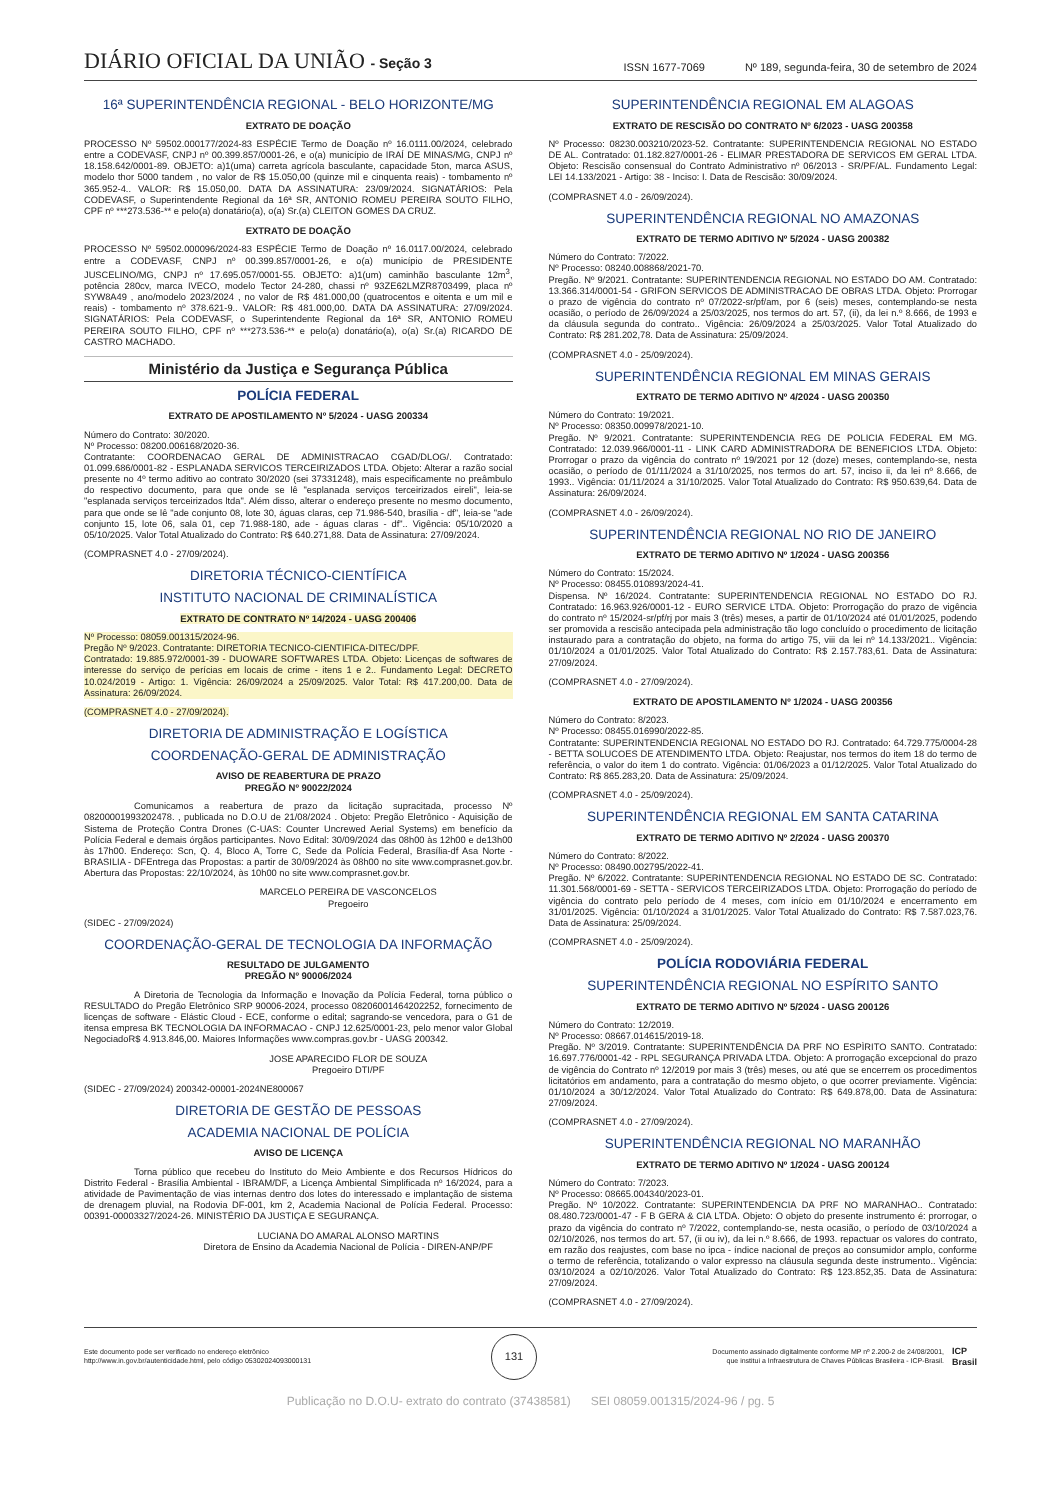DIÁRIO OFICIAL DA UNIÃO - Seção 3
ISSN 1677-7069 Nº 189, segunda-feira, 30 de setembro de 2024
16ª SUPERINTENDÊNCIA REGIONAL - BELO HORIZONTE/MG
EXTRATO DE DOAÇÃO
PROCESSO Nº 59502.000177/2024-83 ESPÉCIE Termo de Doação nº 16.0111.00/2024, celebrado entre a CODEVASF, CNPJ nº 00.399.857/0001-26, e o(a) município de IRAÍ DE MINAS/MG, CNPJ nº 18.158.642/0001-89. OBJETO: a)1(uma) carreta agrícola basculante, capacidade 5ton, marca ASUS, modelo thor 5000 tandem , no valor de R$ 15.050,00 (quinze mil e cinquenta reais) - tombamento nº 365.952-4.. VALOR: R$ 15.050,00. DATA DA ASSINATURA: 23/09/2024. SIGNATÁRIOS: Pela CODEVASF, o Superintendente Regional da 16ª SR, ANTONIO ROMEU PEREIRA SOUTO FILHO, CPF nº ***273.536-** e pelo(a) donatário(a), o(a) Sr.(a) CLEITON GOMES DA CRUZ.
EXTRATO DE DOAÇÃO
PROCESSO Nº 59502.000096/2024-83 ESPÉCIE Termo de Doação nº 16.0117.00/2024, celebrado entre a CODEVASF, CNPJ nº 00.399.857/0001-26, e o(a) município de PRESIDENTE JUSCELINO/MG, CNPJ nº 17.695.057/0001-55. OBJETO: a)1(um) caminhão basculante 12m<sup>3</sup>, potência 280cv, marca IVECO, modelo Tector 24-280, chassi nº 93ZE62LMZR8703499, placa nº SYW8A49 , ano/modelo 2023/2024 , no valor de R$ 481.000,00 (quatrocentos e oitenta e um mil e reais) - tombamento nº 378.621-9.. VALOR: R$ 481.000,00. DATA DA ASSINATURA: 27/09/2024. SIGNATÁRIOS: Pela CODEVASF, o Superintendente Regional da 16ª SR, ANTONIO ROMEU PEREIRA SOUTO FILHO, CPF nº ***273.536-** e pelo(a) donatário(a), o(a) Sr.(a) RICARDO DE CASTRO MACHADO.
Ministério da Justiça e Segurança Pública
POLÍCIA FEDERAL
EXTRATO DE APOSTILAMENTO Nº 5/2024 - UASG 200334
Número do Contrato: 30/2020.
Nº Processo: 08200.006168/2020-36.
Contratante: COORDENACAO GERAL DE ADMINISTRACAO CGAD/DLOG/. Contratado: 01.099.686/0001-82 - ESPLANADA SERVICOS TERCEIRIZADOS LTDA. Objeto: Alterar a razão social presente no 4º termo aditivo ao contrato 30/2020 (sei 37331248), mais especificamente no preâmbulo do respectivo documento, para que onde se lê "esplanada serviços terceirizados eireli", leia-se "esplanada serviços terceirizados ltda". Além disso, alterar o endereço presente no mesmo documento, para que onde se lê "ade conjunto 08, lote 30, águas claras, cep 71.986-540, brasília - df", leia-se "ade conjunto 15, lote 06, sala 01, cep 71.988-180, ade - águas claras - df".. Vigência: 05/10/2020 a 05/10/2025. Valor Total Atualizado do Contrato: R$ 640.271,88. Data de Assinatura: 27/09/2024.
(COMPRASNET 4.0 - 27/09/2024).
DIRETORIA TÉCNICO-CIENTÍFICA
INSTITUTO NACIONAL DE CRIMINALÍSTICA
EXTRATO DE CONTRATO Nº 14/2024 - UASG 200406
Nº Processo: 08059.001315/2024-96.
Pregão Nº 9/2023. Contratante: DIRETORIA TECNICO-CIENTIFICA-DITEC/DPF.
Contratado: 19.885.972/0001-39 - DUOWARE SOFTWARES LTDA. Objeto: Licenças de softwares de interesse do serviço de perícias em locais de crime - itens 1 e 2.. Fundamento Legal: DECRETO 10.024/2019 - Artigo: 1. Vigência: 26/09/2024 a 25/09/2025. Valor Total: R$ 417.200,00. Data de Assinatura: 26/09/2024.
(COMPRASNET 4.0 - 27/09/2024).
DIRETORIA DE ADMINISTRAÇÃO E LOGÍSTICA
COORDENAÇÃO-GERAL DE ADMINISTRAÇÃO
AVISO DE REABERTURA DE PRAZO
PREGÃO Nº 90022/2024
Comunicamos a reabertura de prazo da licitação supracitada, processo Nº 08200001993202478. , publicada no D.O.U de 21/08/2024 . Objeto: Pregão Eletrônico - Aquisição de Sistema de Proteção Contra Drones (C-UAS: Counter Uncrewed Aerial Systems) em benefício da Polícia Federal e demais órgãos participantes. Novo Edital: 30/09/2024 das 08h00 às 12h00 e de13h00 às 17h00. Endereço: Scn, Q. 4, Bloco A, Torre C, Sede da Polícia Federal, Brasília-df Asa Norte - BRASILIA - DFEntrega das Propostas: a partir de 30/09/2024 às 08h00 no site www.comprasnet.gov.br. Abertura das Propostas: 22/10/2024, às 10h00 no site www.comprasnet.gov.br.
MARCELO PEREIRA DE VASCONCELOS
Pregoeiro
(SIDEC - 27/09/2024)
COORDENAÇÃO-GERAL DE TECNOLOGIA DA INFORMAÇÃO
RESULTADO DE JULGAMENTO
PREGÃO Nº 90006/2024
A Diretoria de Tecnologia da Informação e Inovação da Polícia Federal, torna público o RESULTADO do Pregão Eletrônico SRP 90006-2024, processo 08206001464202252, fornecimento de licenças de software - Elástic Cloud - ECE, conforme o edital; sagrando-se vencedora, para o G1 de itensa empresa BK TECNOLOGIA DA INFORMACAO - CNPJ 12.625/0001-23, pelo menor valor Global NegociadoR$ 4.913.846,00. Maiores Informações www.compras.gov.br - UASG 200342.
JOSE APARECIDO FLOR DE SOUZA
Pregoeiro DTI/PF
(SIDEC - 27/09/2024) 200342-00001-2024NE800067
DIRETORIA DE GESTÃO DE PESSOAS
ACADEMIA NACIONAL DE POLÍCIA
AVISO DE LICENÇA
Torna público que recebeu do Instituto do Meio Ambiente e dos Recursos Hídricos do Distrito Federal - Brasília Ambiental - IBRAM/DF, a Licença Ambiental Simplificada nº 16/2024, para a atividade de Pavimentação de vias internas dentro dos lotes do interessado e implantação de sistema de drenagem pluvial, na Rodovia DF-001, km 2, Academia Nacional de Polícia Federal. Processo: 00391-00003327/2024-26. MINISTÉRIO DA JUSTIÇA E SEGURANÇA.
LUCIANA DO AMARAL ALONSO MARTINS
Diretora de Ensino da Academia Nacional de Polícia - DIREN-ANP/PF
SUPERINTENDÊNCIA REGIONAL EM ALAGOAS
EXTRATO DE RESCISÃO DO CONTRATO Nº 6/2023 - UASG 200358
Nº Processo: 08230.003210/2023-52. Contratante: SUPERINTENDENCIA REGIONAL NO ESTADO DE AL. Contratado: 01.182.827/0001-26 - ELIMAR PRESTADORA DE SERVICOS EM GERAL LTDA. Objeto: Rescisão consensual do Contrato Administrativo nº 06/2013 - SR/PF/AL. Fundamento Legal: LEI 14.133/2021 - Artigo: 38 - Inciso: I. Data de Rescisão: 30/09/2024.
(COMPRASNET 4.0 - 26/09/2024).
SUPERINTENDÊNCIA REGIONAL NO AMAZONAS
EXTRATO DE TERMO ADITIVO Nº 5/2024 - UASG 200382
Número do Contrato: 7/2022.
Nº Processo: 08240.008868/2021-70.
Pregão. Nº 9/2021. Contratante: SUPERINTENDENCIA REGIONAL NO ESTADO DO AM. Contratado: 13.366.314/0001-54 - GRIFON SERVICOS DE ADMINISTRACAO DE OBRAS LTDA. Objeto: Prorrogar o prazo de vigência do contrato nº 07/2022-sr/pf/am, por 6 (seis) meses, contemplando-se nesta ocasião, o período de 26/09/2024 a 25/03/2025, nos termos do art. 57, (ii), da lei n.º 8.666, de 1993 e da cláusula segunda do contrato.. Vigência: 26/09/2024 a 25/03/2025. Valor Total Atualizado do Contrato: R$ 281.202,78. Data de Assinatura: 25/09/2024.
(COMPRASNET 4.0 - 25/09/2024).
SUPERINTENDÊNCIA REGIONAL EM MINAS GERAIS
EXTRATO DE TERMO ADITIVO Nº 4/2024 - UASG 200350
Número do Contrato: 19/2021.
Nº Processo: 08350.009978/2021-10.
Pregão. Nº 9/2021. Contratante: SUPERINTENDENCIA REG DE POLICIA FEDERAL EM MG. Contratado: 12.039.966/0001-11 - LINK CARD ADMINISTRADORA DE BENEFICIOS LTDA. Objeto: Prorrogar o prazo da vigência do contrato nº 19/2021 por 12 (doze) meses, contemplando-se, nesta ocasião, o período de 01/11/2024 a 31/10/2025, nos termos do art. 57, inciso ii, da lei nº 8.666, de 1993.. Vigência: 01/11/2024 a 31/10/2025. Valor Total Atualizado do Contrato: R$ 950.639,64. Data de Assinatura: 26/09/2024.
(COMPRASNET 4.0 - 26/09/2024).
SUPERINTENDÊNCIA REGIONAL NO RIO DE JANEIRO
EXTRATO DE TERMO ADITIVO Nº 1/2024 - UASG 200356
Número do Contrato: 15/2024.
Nº Processo: 08455.010893/2024-41.
Dispensa. Nº 16/2024. Contratante: SUPERINTENDENCIA REGIONAL NO ESTADO DO RJ. Contratado: 16.963.926/0001-12 - EURO SERVICE LTDA. Objeto: Prorrogação do prazo de vigência do contrato nº 15/2024-sr/pf/rj por mais 3 (três) meses, a partir de 01/10/2024 até 01/01/2025, podendo ser promovida a rescisão antecipada pela administração tão logo concluído o procedimento de licitação instaurado para a contratação do objeto, na forma do artigo 75, viii da lei nº 14.133/2021.. Vigência: 01/10/2024 a 01/01/2025. Valor Total Atualizado do Contrato: R$ 2.157.783,61. Data de Assinatura: 27/09/2024.
(COMPRASNET 4.0 - 27/09/2024).
EXTRATO DE APOSTILAMENTO Nº 1/2024 - UASG 200356
Número do Contrato: 8/2023.
Nº Processo: 08455.016990/2022-85.
Contratante: SUPERINTENDENCIA REGIONAL NO ESTADO DO RJ. Contratado: 64.729.775/0004-28 - BETTA SOLUCOES DE ATENDIMENTO LTDA. Objeto: Reajustar, nos termos do item 18 do termo de referência, o valor do item 1 do contrato. Vigência: 01/06/2023 a 01/12/2025. Valor Total Atualizado do Contrato: R$ 865.283,20. Data de Assinatura: 25/09/2024.
(COMPRASNET 4.0 - 25/09/2024).
SUPERINTENDÊNCIA REGIONAL EM SANTA CATARINA
EXTRATO DE TERMO ADITIVO Nº 2/2024 - UASG 200370
Número do Contrato: 8/2022.
Nº Processo: 08490.002795/2022-41.
Pregão. Nº 6/2022. Contratante: SUPERINTENDENCIA REGIONAL NO ESTADO DE SC. Contratado: 11.301.568/0001-69 - SETTA - SERVICOS TERCEIRIZADOS LTDA. Objeto: Prorrogação do período de vigência do contrato pelo período de 4 meses, com início em 01/10/2024 e encerramento em 31/01/2025. Vigência: 01/10/2024 a 31/01/2025. Valor Total Atualizado do Contrato: R$ 7.587.023,76. Data de Assinatura: 25/09/2024.
(COMPRASNET 4.0 - 25/09/2024).
POLÍCIA RODOVIÁRIA FEDERAL
SUPERINTENDÊNCIA REGIONAL NO ESPÍRITO SANTO
EXTRATO DE TERMO ADITIVO Nº 5/2024 - UASG 200126
Número do Contrato: 12/2019.
Nº Processo: 08667.014615/2019-18.
Pregão. Nº 3/2019. Contratante: SUPERINTENDÊNCIA DA PRF NO ESPÌRITO SANTO. Contratado: 16.697.776/0001-42 - RPL SEGURANÇA PRIVADA LTDA. Objeto: A prorrogação excepcional do prazo de vigência do Contrato nº 12/2019 por mais 3 (três) meses, ou até que se encerrem os procedimentos licitatórios em andamento, para a contratação do mesmo objeto, o que ocorrer previamente. Vigência: 01/10/2024 a 30/12/2024. Valor Total Atualizado do Contrato: R$ 649.878,00. Data de Assinatura: 27/09/2024.
(COMPRASNET 4.0 - 27/09/2024).
SUPERINTENDÊNCIA REGIONAL NO MARANHÃO
EXTRATO DE TERMO ADITIVO Nº 1/2024 - UASG 200124
Número do Contrato: 7/2023.
Nº Processo: 08665.004340/2023-01.
Pregão. Nº 10/2022. Contratante: SUPERINTENDENCIA DA PRF NO MARANHAO.. Contratado: 08.480.723/0001-47 - F B GERA & CIA LTDA. Objeto: O objeto do presente instrumento é: prorrogar, o prazo da vigência do contrato nº 7/2022, contemplando-se, nesta ocasião, o período de 03/10/2024 a 02/10/2026, nos termos do art. 57, (ii ou iv), da lei n.º 8.666, de 1993. repactuar os valores do contrato, em razão dos reajustes, com base no ipca - índice nacional de preços ao consumidor amplo, conforme o termo de referência, totalizando o valor expresso na cláusula segunda deste instrumento.. Vigência: 03/10/2024 a 02/10/2026. Valor Total Atualizado do Contrato: R$ 123.852,35. Data de Assinatura: 27/09/2024.
(COMPRASNET 4.0 - 27/09/2024).
Este documento pode ser verificado no endereço eletrônico
http://www.in.gov.br/autenticidade.html, pelo código 05302024093000131
131
Documento assinado digitalmente conforme MP nº 2.200-2 de 24/08/2001,
que institui a Infraestrutura de Chaves Públicas Brasileira - ICP-Brasil.
ICP
Brasil
Publicação no D.O.U- extrato do contrato (37438581) SEI 08059.001315/2024-96 / pg. 5